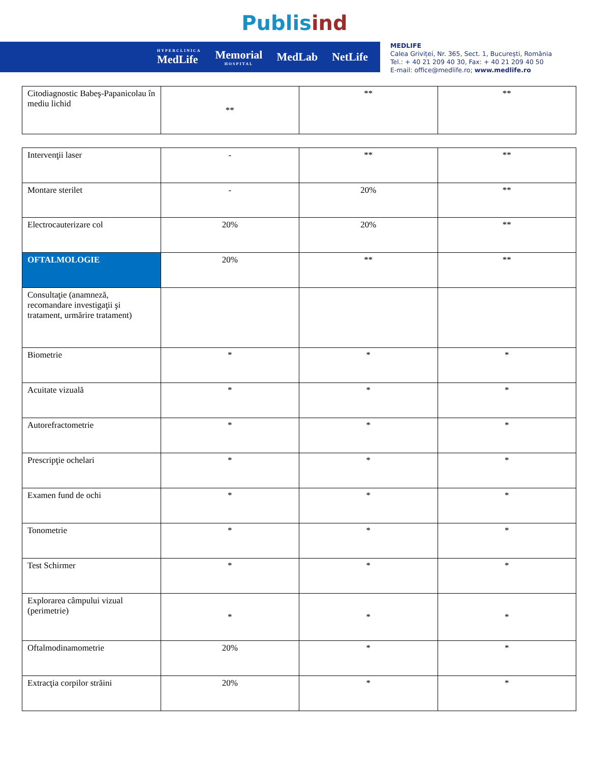Publis ind
HYPERCLINICA
MedLife Memorial
HOSPITAL MedLab NetLife
MEDLIFE
Calea Griviței, Nr. 365, Sect. 1, București, România
Tel.: + 40 21 209 40 30, Fax: + 40 21 209 40 50
E-mail: office@medlife.ro; www.medlife.ro
| Citodiagnostic Babeş-Papanicolau în mediu lichid | ** | ** | ** |
| Intervenţii laser | - | ** | ** |
| Montare sterilet | - | 20% | ** |
| Electrocauterizare col | 20% | 20% | ** |
| OFTALMOLOGIE | 20% | ** | ** |
| Consultaţie (anamneză, recomandare investigaţii şi tratament, urmărire tratament) | | | |
| Biometrie | * | * | * |
| Acuitate vizuală | * | * | * |
| Autorefractometrie | * | * | * |
| Prescripţie ochelari | * | * | * |
| Examen fund de ochi | * | * | * |
| Tonometrie | * | * | * |
| Test Schirmer | * | * | * |
| Explorarea câmpului vizual (perimetrie) | * | * | * |
| Oftalmodinamometrie | 20% | * | * |
| Extracţia corpilor străini | 20% | * | * |